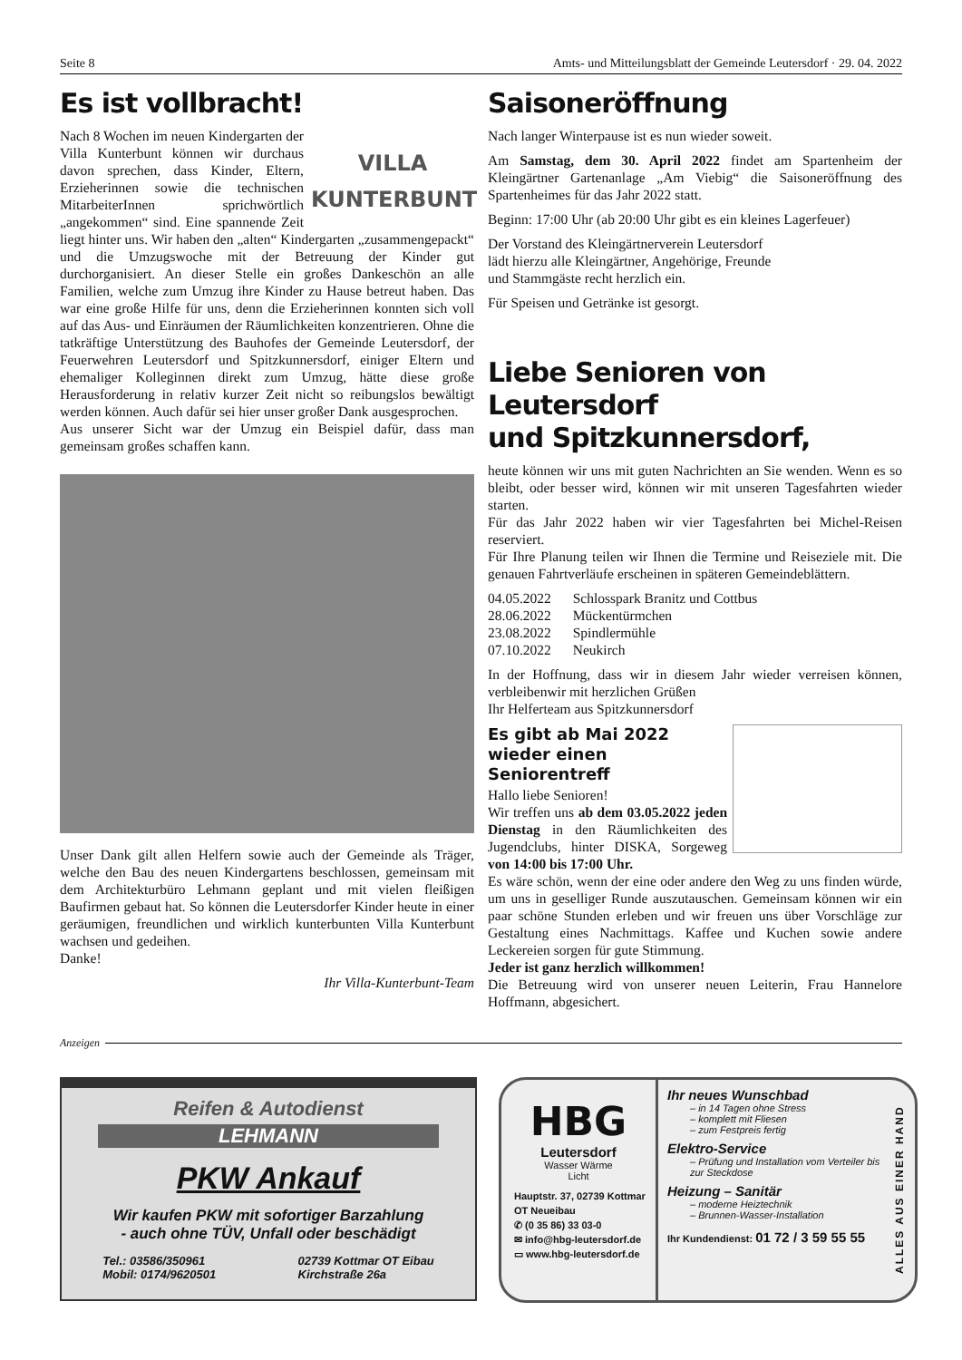Seite 8 Amts- und Mitteilungsblatt der Gemeinde Leutersdorf · 29. 04. 2022
Es ist vollbracht!
VILLA
KUNTERBUNT
Nach 8 Wochen im neuen Kindergarten der Villa Kunterbunt können wir durchaus davon sprechen, dass Kinder, Eltern, Erzieherinnen sowie die technischen MitarbeiterInnen sprichwörtlich „angekommen“ sind. Eine spannende Zeit liegt hinter uns. Wir haben den „alten“ Kindergarten „zusammengepackt“ und die Umzugswoche mit der Betreuung der Kinder gut durchorganisiert. An dieser Stelle ein großes Dankeschön an alle Familien, welche zum Umzug ihre Kinder zu Hause betreut haben. Das war eine große Hilfe für uns, denn die Erzieherinnen konnten sich voll auf das Aus- und Einräumen der Räumlichkeiten konzentrieren. Ohne die tatkräftige Unterstützung des Bauhofes der Gemeinde Leutersdorf, der Feuerwehren Leutersdorf und Spitzkunnersdorf, einiger Eltern und ehemaliger Kolleginnen direkt zum Umzug, hätte diese große Herausforderung in relativ kurzer Zeit nicht so reibungslos bewältigt werden können. Auch dafür sei hier unser großer Dank ausgesprochen.
Aus unserer Sicht war der Umzug ein Beispiel dafür, dass man gemeinsam großes schaffen kann.
Unser Dank gilt allen Helfern sowie auch der Gemeinde als Träger, welche den Bau des neuen Kindergartens beschlossen, gemeinsam mit dem Architekturbüro Lehmann geplant und mit vielen fleißigen Baufirmen gebaut hat. So können die Leutersdorfer Kinder heute in einer geräumigen, freundlichen und wirklich kunterbunten Villa Kunterbunt wachsen und gedeihen.
Danke!
Ihr Villa-Kunterbunt-Team
Saisoneröffnung
Nach langer Winterpause ist es nun wieder soweit.
Am Samstag, dem 30. April 2022 findet am Spartenheim der Kleingärtner Gartenanlage „Am Viebig“ die Saisoneröffnung des Spartenheimes für das Jahr 2022 statt.
Beginn: 17:00 Uhr (ab 20:00 Uhr gibt es ein kleines Lagerfeuer)
Der Vorstand des Kleingärtnerverein Leutersdorf
lädt hierzu alle Kleingärtner, Angehörige, Freunde
und Stammgäste recht herzlich ein.
Für Speisen und Getränke ist gesorgt.
Liebe Senioren von Leutersdorf
und Spitzkunnersdorf,
heute können wir uns mit guten Nachrichten an Sie wenden. Wenn es so bleibt, oder besser wird, können wir mit unseren Tagesfahrten wieder starten.
Für das Jahr 2022 haben wir vier Tagesfahrten bei Michel-Reisen reserviert.
Für Ihre Planung teilen wir Ihnen die Termine und Reiseziele mit. Die genauen Fahrtverläufe erscheinen in späteren Gemeindeblättern.
| 04.05.2022 | Schlosspark Branitz und Cottbus |
| 28.06.2022 | Mückentürmchen |
| 23.08.2022 | Spindlermühle |
| 07.10.2022 | Neukirch |
In der Hoffnung, dass wir in diesem Jahr wieder verreisen können, verbleibenwir mit herzlichen Grüßen
Ihr Helferteam aus Spitzkunnersdorf
Es gibt ab Mai 2022
wieder einen Seniorentreff
Hallo liebe Senioren!
Wir treffen uns ab dem 03.05.2022 jeden Dienstag in den Räumlichkeiten des Jugendclubs, hinter DISKA, Sorgeweg von 14:00 bis 17:00 Uhr.
Es wäre schön, wenn der eine oder andere den Weg zu uns finden würde, um uns in geselliger Runde auszutauschen. Gemeinsam können wir ein paar schöne Stunden erleben und wir freuen uns über Vorschläge zur Gestaltung eines Nachmittags. Kaffee und Kuchen sowie andere Leckereien sorgen für gute Stimmung.
Jeder ist ganz herzlich willkommen!
Die Betreuung wird von unserer neuen Leiterin, Frau Hannelore Hoffmann, abgesichert.
Anzeigen
Reifen & Autodienst
LEHMANN
PKW Ankauf
Wir kaufen PKW mit sofortiger Barzahlung
- auch ohne TÜV, Unfall oder beschädigt
Tel.: 03586/350961
Mobil: 0174/9620501 02739 Kottmar OT Eibau
Kirchstraße 26a
HBG
Leutersdorf
Wasser Wärme
Licht
Hauptstr. 37, 02739 Kottmar
OT Neueibau
✆ (0 35 86) 33 03-0
✉ info@hbg-leutersdorf.de
▭ www.hbg-leutersdorf.de
Ihr neues Wunschbad
– in 14 Tagen ohne Stress
– komplett mit Fliesen
– zum Festpreis fertig
Elektro-Service
– Prüfung und Installation vom Verteiler bis zur Steckdose
Heizung – Sanitär
– moderne Heiztechnik
– Brunnen-Wasser-Installation
Ihr Kundendienst: 01 72 / 3 59 55 55
ALLES AUS EINER HAND